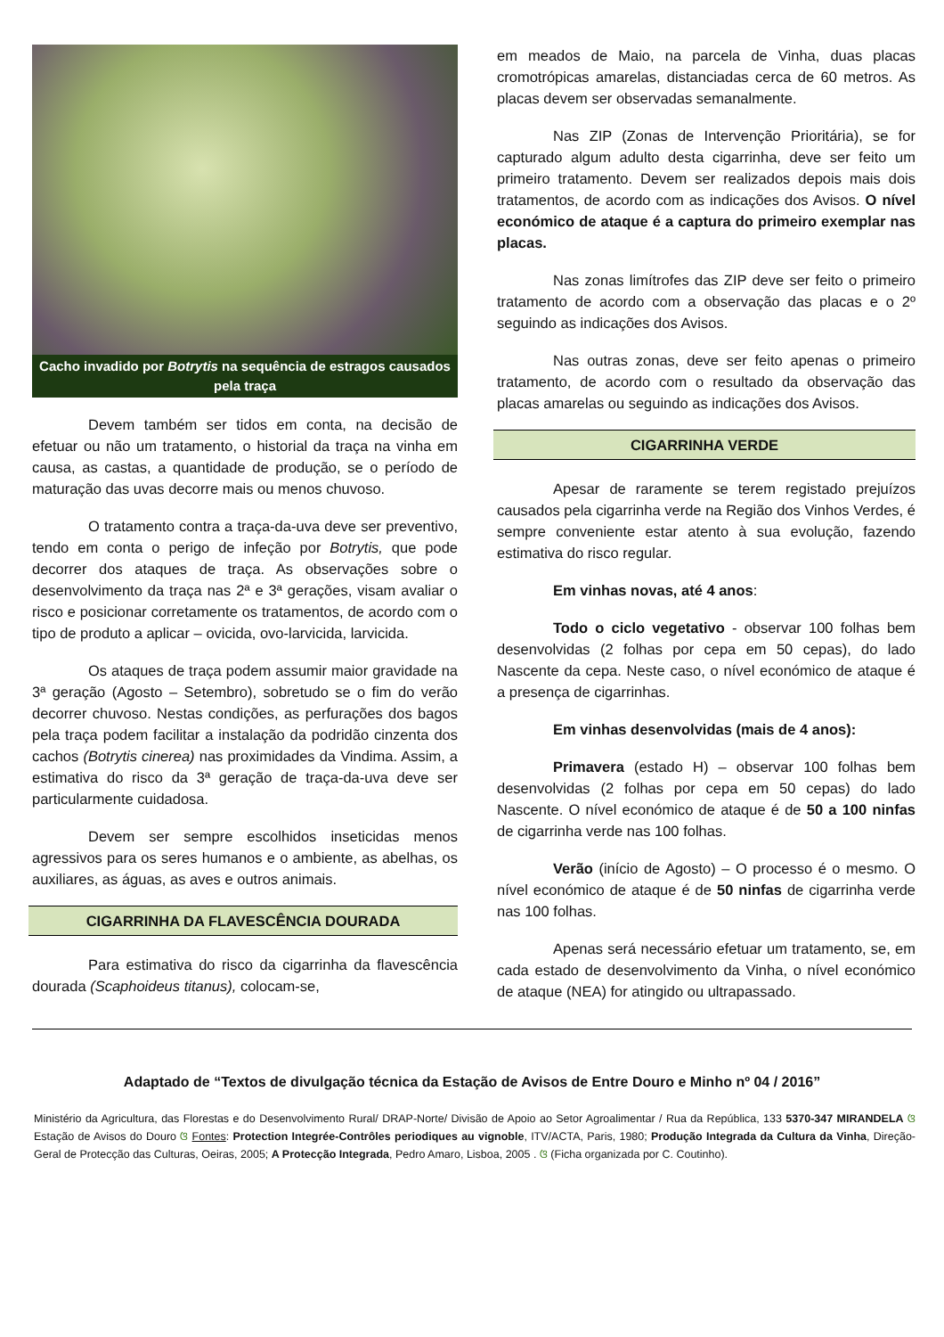Cacho invadido por Botrytis na sequência de estragos causados pela traça
Devem também ser tidos em conta, na decisão de efetuar ou não um tratamento, o historial da traça na vinha em causa, as castas, a quantidade de produção, se o período de maturação das uvas decorre mais ou menos chuvoso.
O tratamento contra a traça-da-uva deve ser preventivo, tendo em conta o perigo de infeção por Botrytis, que pode decorrer dos ataques de traça. As observações sobre o desenvolvimento da traça nas 2ª e 3ª gerações, visam avaliar o risco e posicionar corretamente os tratamentos, de acordo com o tipo de produto a aplicar – ovicida, ovo-larvicida, larvicida.
Os ataques de traça podem assumir maior gravidade na 3ª geração (Agosto – Setembro), sobretudo se o fim do verão decorrer chuvoso. Nestas condições, as perfurações dos bagos pela traça podem facilitar a instalação da podridão cinzenta dos cachos (Botrytis cinerea) nas proximidades da Vindima. Assim, a estimativa do risco da 3ª geração de traça-da-uva deve ser particularmente cuidadosa.
Devem ser sempre escolhidos inseticidas menos agressivos para os seres humanos e o ambiente, as abelhas, os auxiliares, as águas, as aves e outros animais.
CIGARRINHA DA FLAVESCÊNCIA DOURADA
Para estimativa do risco da cigarrinha da flavescência dourada (Scaphoideus titanus), colocam-se,
em meados de Maio, na parcela de Vinha, duas placas cromotrópicas amarelas, distanciadas cerca de 60 metros. As placas devem ser observadas semanalmente.
Nas ZIP (Zonas de Intervenção Prioritária), se for capturado algum adulto desta cigarrinha, deve ser feito um primeiro tratamento. Devem ser realizados depois mais dois tratamentos, de acordo com as indicações dos Avisos. O nível económico de ataque é a captura do primeiro exemplar nas placas.
Nas zonas limítrofes das ZIP deve ser feito o primeiro tratamento de acordo com a observação das placas e o 2º seguindo as indicações dos Avisos.
Nas outras zonas, deve ser feito apenas o primeiro tratamento, de acordo com o resultado da observação das placas amarelas ou seguindo as indicações dos Avisos.
CIGARRINHA VERDE
Apesar de raramente se terem registado prejuízos causados pela cigarrinha verde na Região dos Vinhos Verdes, é sempre conveniente estar atento à sua evolução, fazendo estimativa do risco regular.
Em vinhas novas, até 4 anos:
Todo o ciclo vegetativo - observar 100 folhas bem desenvolvidas (2 folhas por cepa em 50 cepas), do lado Nascente da cepa. Neste caso, o nível económico de ataque é a presença de cigarrinhas.
Em vinhas desenvolvidas (mais de 4 anos):
Primavera (estado H) – observar 100 folhas bem desenvolvidas (2 folhas por cepa em 50 cepas) do lado Nascente. O nível económico de ataque é de 50 a 100 ninfas de cigarrinha verde nas 100 folhas.
Verão (início de Agosto) – O processo é o mesmo. O nível económico de ataque é de 50 ninfas de cigarrinha verde nas 100 folhas.
Apenas será necessário efetuar um tratamento, se, em cada estado de desenvolvimento da Vinha, o nível económico de ataque (NEA) for atingido ou ultrapassado.
Adaptado de “Textos de divulgação técnica da Estação de Avisos de Entre Douro e Minho nº 04 / 2016”
Ministério da Agricultura, das Florestas e do Desenvolvimento Rural/ DRAP-Norte/ Divisão de Apoio ao Setor Agroalimentar / Rua da República, 133 5370-347 MIRANDELA ଓ Estação de Avisos do Douro ଓ Fontes: Protection Integrée-Contrôles periodiques au vignoble, ITV/ACTA, Paris, 1980; Produção Integrada da Cultura da Vinha, Direção-Geral de Protecção das Culturas, Oeiras, 2005; A Protecção Integrada, Pedro Amaro, Lisboa, 2005 . ଓ (Ficha organizada por C. Coutinho).